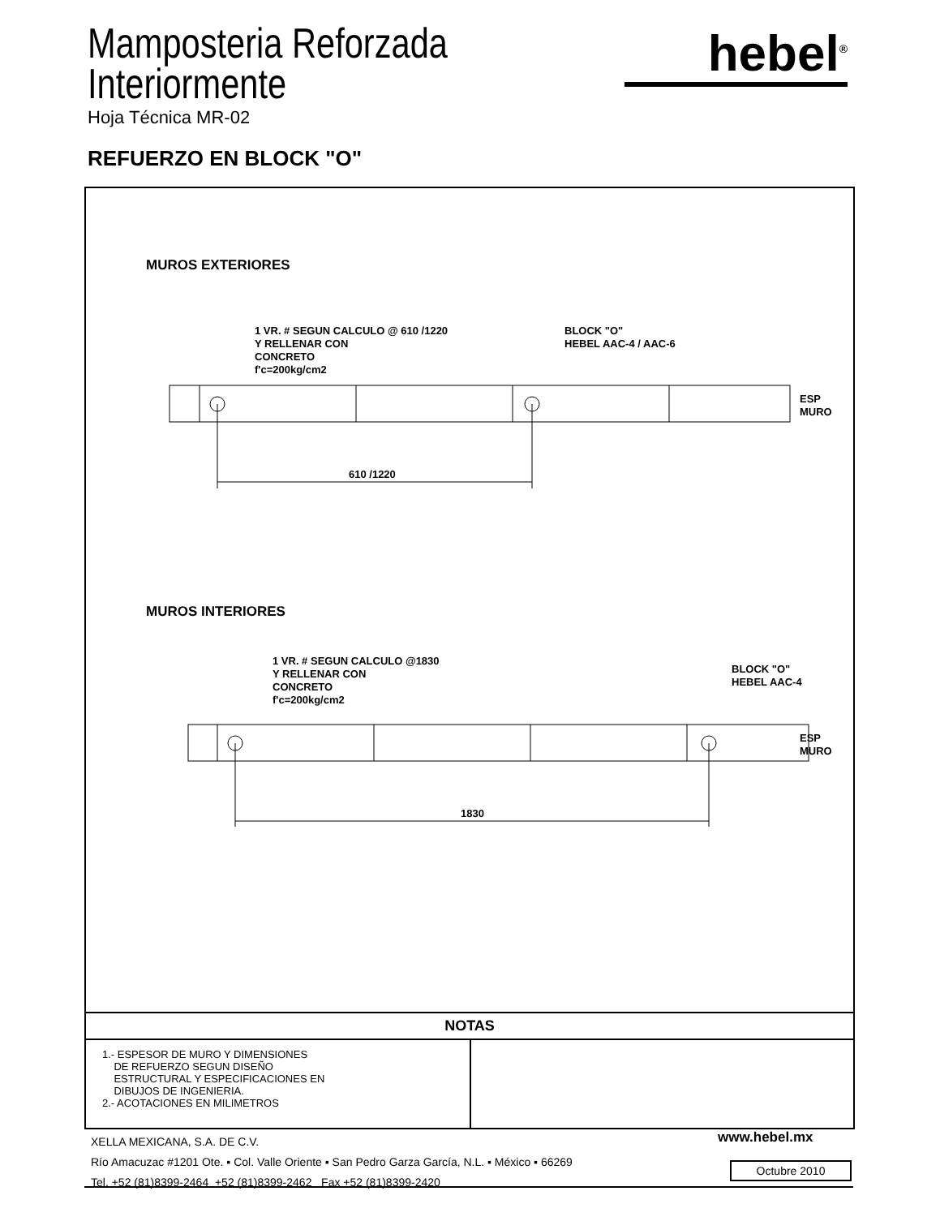Mamposteria Reforzada
Interiormente
Hoja Técnica MR-02
hebel<sup>®</sup>
REFUERZO EN BLOCK "O"
MUROS EXTERIORES
1 VR. # SEGUN CALCULO @ 610 /1220
Y RELLENAR CON
CONCRETO
f'c=200kg/cm2
BLOCK "O"
HEBEL AAC-4 / AAC-6
ESP MURO
610 /1220
MUROS INTERIORES
1 VR. # SEGUN CALCULO @1830
Y RELLENAR CON
CONCRETO
f'c=200kg/cm2
BLOCK "O"
HEBEL AAC-4
ESP MURO
1830
NOTAS
1.- ESPESOR DE MURO Y DIMENSIONES
DE REFUERZO SEGUN DISEÑO
ESTRUCTURAL Y ESPECIFICACIONES EN
DIBUJOS DE INGENIERIA.
2.- ACOTACIONES EN MILIMETROS
XELLA MEXICANA, S.A. DE C.V.
Río Amacuzac #1201 Ote. ▪ Col. Valle Oriente ▪ San Pedro Garza García, N.L. ▪ México ▪ 66269
Tel. +52 (81)8399-2464 +52 (81)8399-2462 Fax +52 (81)8399-2420
www.hebel.mx
Octubre 2010